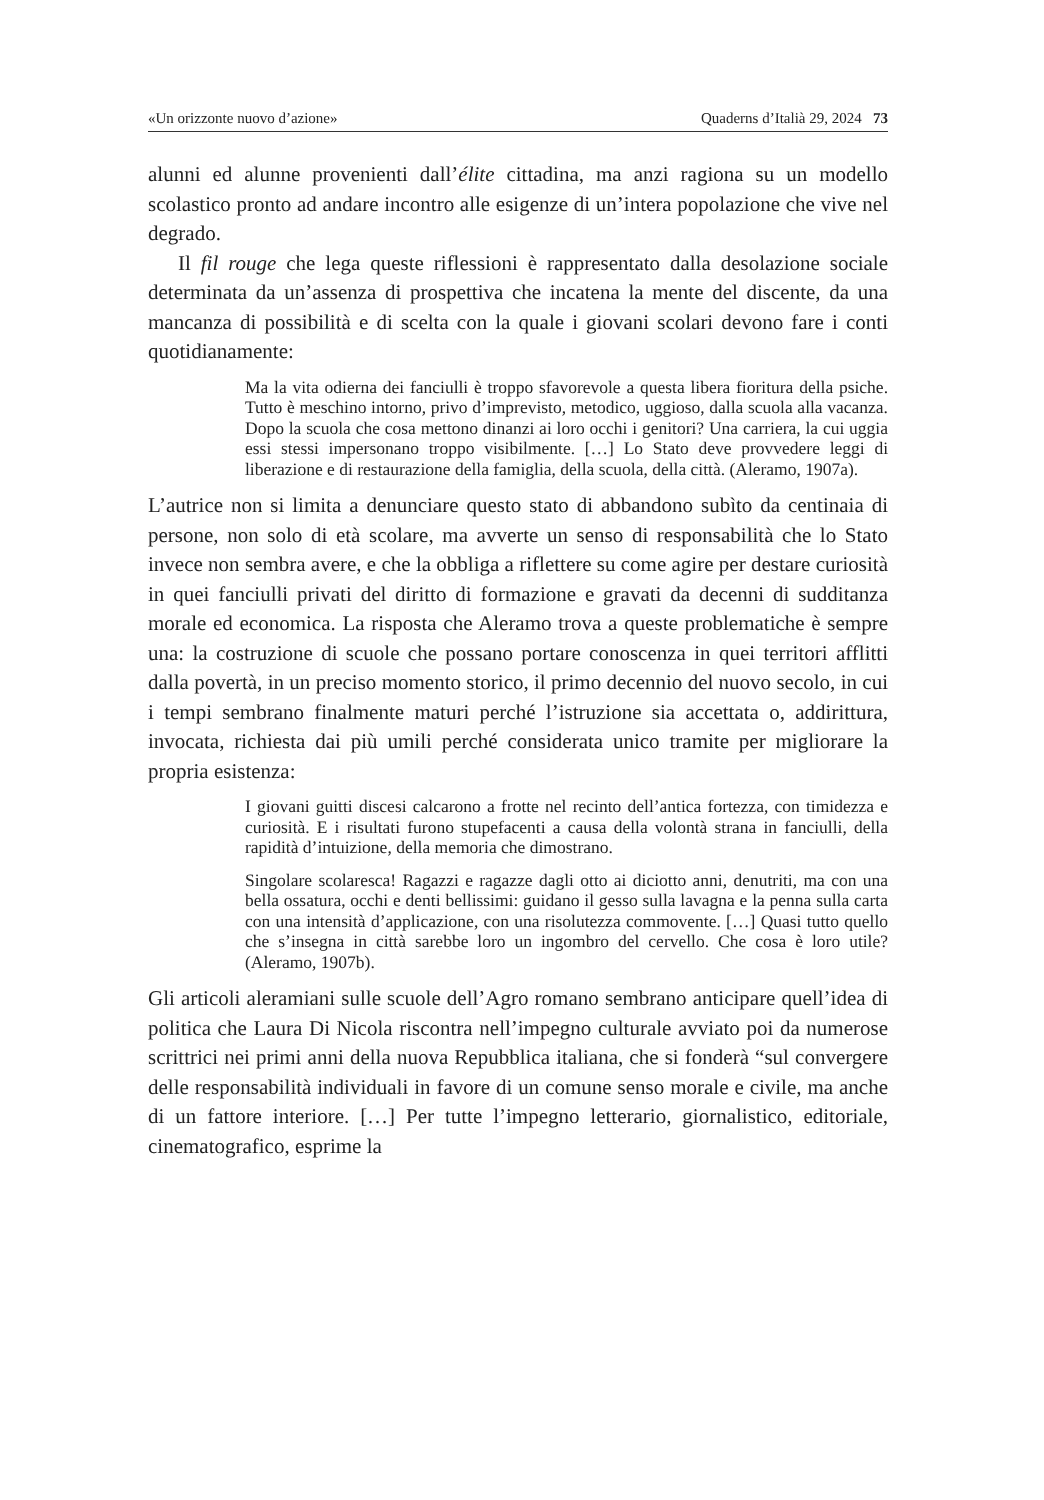«Un orizzonte nuovo d’azione» Quaderns d’Italià 29, 2024 73
alunni ed alunne provenienti dall’élite cittadina, ma anzi ragiona su un modello scolastico pronto ad andare incontro alle esigenze di un’intera popolazione che vive nel degrado.
Il fil rouge che lega queste riflessioni è rappresentato dalla desolazione sociale determinata da un’assenza di prospettiva che incatena la mente del discente, da una mancanza di possibilità e di scelta con la quale i giovani scolari devono fare i conti quotidianamente:
Ma la vita odierna dei fanciulli è troppo sfavorevole a questa libera fioritura della psiche. Tutto è meschino intorno, privo d’imprevisto, metodico, uggioso, dalla scuola alla vacanza. Dopo la scuola che cosa mettono dinanzi ai loro occhi i genitori? Una carriera, la cui uggia essi stessi impersonano troppo visibilmente. […] Lo Stato deve provvedere leggi di liberazione e di restaurazione della famiglia, della scuola, della città. (Aleramo, 1907a).
L’autrice non si limita a denunciare questo stato di abbandono subìto da centinaia di persone, non solo di età scolare, ma avverte un senso di responsabilità che lo Stato invece non sembra avere, e che la obbliga a riflettere su come agire per destare curiosità in quei fanciulli privati del diritto di formazione e gravati da decenni di sudditanza morale ed economica. La risposta che Aleramo trova a queste problematiche è sempre una: la costruzione di scuole che possano portare conoscenza in quei territori afflitti dalla povertà, in un preciso momento storico, il primo decennio del nuovo secolo, in cui i tempi sembrano finalmente maturi perché l’istruzione sia accettata o, addirittura, invocata, richiesta dai più umili perché considerata unico tramite per migliorare la propria esistenza:
I giovani guitti discesi calcarono a frotte nel recinto dell’antica fortezza, con timidezza e curiosità. E i risultati furono stupefacenti a causa della volontà strana in fanciulli, della rapidità d’intuizione, della memoria che dimostrano.
Singolare scolaresca! Ragazzi e ragazze dagli otto ai diciotto anni, denutriti, ma con una bella ossatura, occhi e denti bellissimi: guidano il gesso sulla lavagna e la penna sulla carta con una intensità d’applicazione, con una risolutezza commovente. […] Quasi tutto quello che s’insegna in città sarebbe loro un ingombro del cervello. Che cosa è loro utile? (Aleramo, 1907b).
Gli articoli aleramiani sulle scuole dell’Agro romano sembrano anticipare quell’idea di politica che Laura Di Nicola riscontra nell’impegno culturale avviato poi da numerose scrittrici nei primi anni della nuova Repubblica italiana, che si fonderà “sul convergere delle responsabilità individuali in favore di un comune senso morale e civile, ma anche di un fattore interiore. […] Per tutte l’impegno letterario, giornalistico, editoriale, cinematografico, esprime la